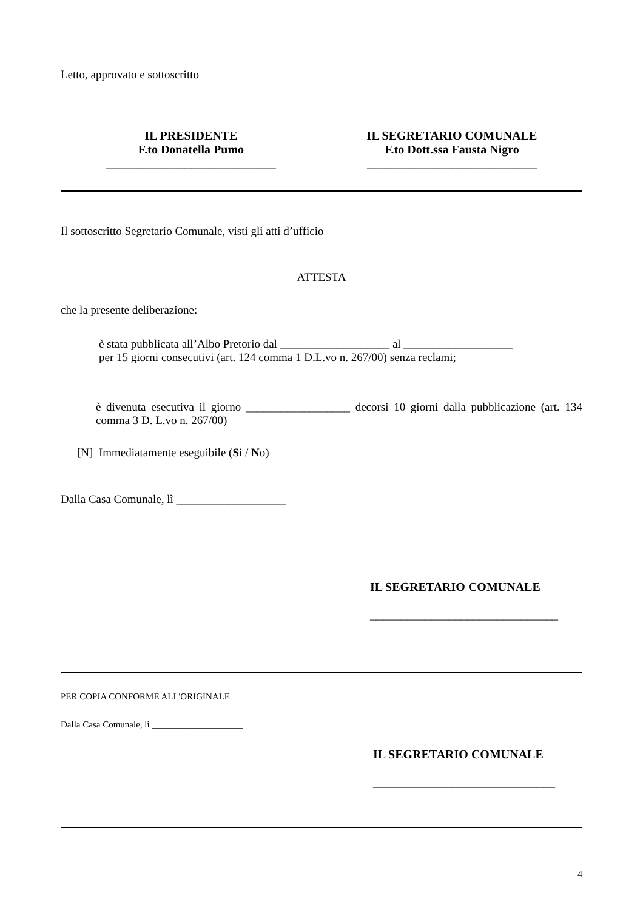Letto, approvato e sottoscritto
IL PRESIDENTE
F.to Donatella Pumo
____________________________
IL SEGRETARIO COMUNALE
F.to Dott.ssa Fausta Nigro
____________________________
Il sottoscritto Segretario Comunale, visti gli atti d’ufficio
ATTESTA
che la presente deliberazione:
è stata pubblicata all’Albo Pretorio dal ___________________ al ___________________
per 15 giorni consecutivi (art. 124 comma 1 D.L.vo n. 267/00) senza reclami;
è divenuta esecutiva il giorno __________________ decorsi 10 giorni dalla pubblicazione (art. 134 comma 3 D. L.vo n. 267/00)
[N] Immediatamente eseguibile (Si / No)
Dalla Casa Comunale, lì ___________________
IL SEGRETARIO COMUNALE
_______________________________
PER COPIA CONFORME ALL'ORIGINALE
Dalla Casa Comunale, lì ____________________
IL SEGRETARIO COMUNALE
______________________________
4